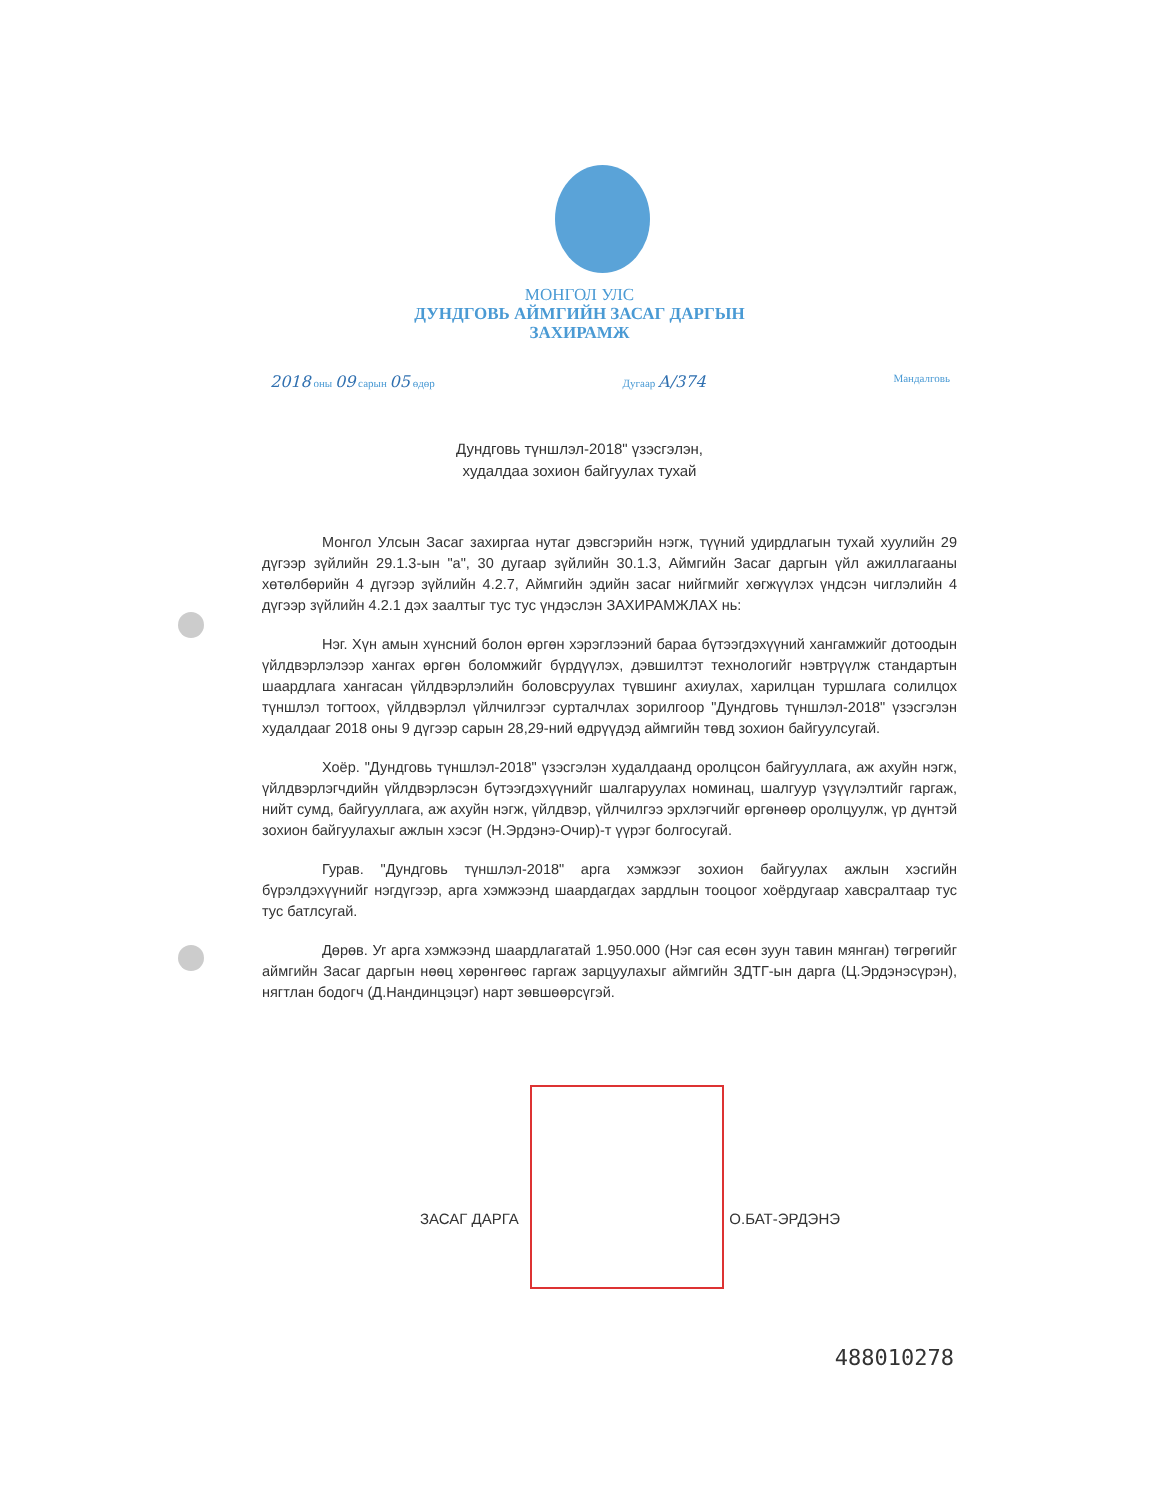МОНГОЛ УЛС
ДУНДГОВЬ АЙМГИЙН ЗАСАГ ДАРГЫН
ЗАХИРАМЖ
2018 оны 09 сарын 05 өдөр Дугаар A/374
Мандалговь
Дундговь түншлэл-2018" үзэсгэлэн,
худалдаа зохион байгуулах тухай
Монгол Улсын Засаг захиргаа нутаг дэвсгэрийн нэгж, түүний удирдлагын тухай хуулийн 29 дүгээр зүйлийн 29.1.3-ын "а", 30 дугаар зүйлийн 30.1.3, Аймгийн Засаг даргын үйл ажиллагааны хөтөлбөрийн 4 дүгээр зүйлийн 4.2.7, Аймгийн эдийн засаг нийгмийг хөгжүүлэх үндсэн чиглэлийн 4 дүгээр зүйлийн 4.2.1 дэх заалтыг тус тус үндэслэн ЗАХИРАМЖЛАХ нь:
Нэг. Хүн амын хүнсний болон өргөн хэрэглээний бараа бүтээгдэхүүний хангамжийг дотоодын үйлдвэрлэлээр хангах өргөн боломжийг бүрдүүлэх, дэвшилтэт технологийг нэвтрүүлж стандартын шаардлага хангасан үйлдвэрлэлийн боловсруулах түвшинг ахиулах, харилцан туршлага солилцох түншлэл тогтоох, үйлдвэрлэл үйлчилгээг сурталчлах зорилгоор "Дундговь түншлэл-2018" үзэсгэлэн худалдааг 2018 оны 9 дүгээр сарын 28,29-ний өдрүүдэд аймгийн төвд зохион байгуулсугай.
Хоёр. "Дундговь түншлэл-2018" үзэсгэлэн худалдаанд оролцсон байгууллага, аж ахуйн нэгж, үйлдвэрлэгчдийн үйлдвэрлэсэн бүтээгдэхүүнийг шалгаруулах номинац, шалгуур үзүүлэлтийг гаргаж, нийт сумд, байгууллага, аж ахуйн нэгж, үйлдвэр, үйлчилгээ эрхлэгчийг өргөнөөр оролцуулж, үр дүнтэй зохион байгуулахыг ажлын хэсэг (Н.Эрдэнэ-Очир)-т үүрэг болгосугай.
Гурав. "Дундговь түншлэл-2018" арга хэмжээг зохион байгуулах ажлын хэсгийн бүрэлдэхүүнийг нэгдүгээр, арга хэмжээнд шаардагдах зардлын тооцоог хоёрдугаар хавсралтаар тус тус батлсугай.
Дөрөв. Уг арга хэмжээнд шаардлагатай 1.950.000 (Нэг сая есөн зуун тавин мянган) төгрөгийг аймгийн Засаг даргын нөөц хөрөнгөөс гаргаж зарцуулахыг аймгийн ЗДТГ-ын дарга (Ц.Эрдэнэсүрэн), нягтлан бодогч (Д.Нандинцэцэг) нарт зөвшөөрсүгэй.
ЗАСАГ ДАРГА О.БАТ-ЭРДЭНЭ
488010278